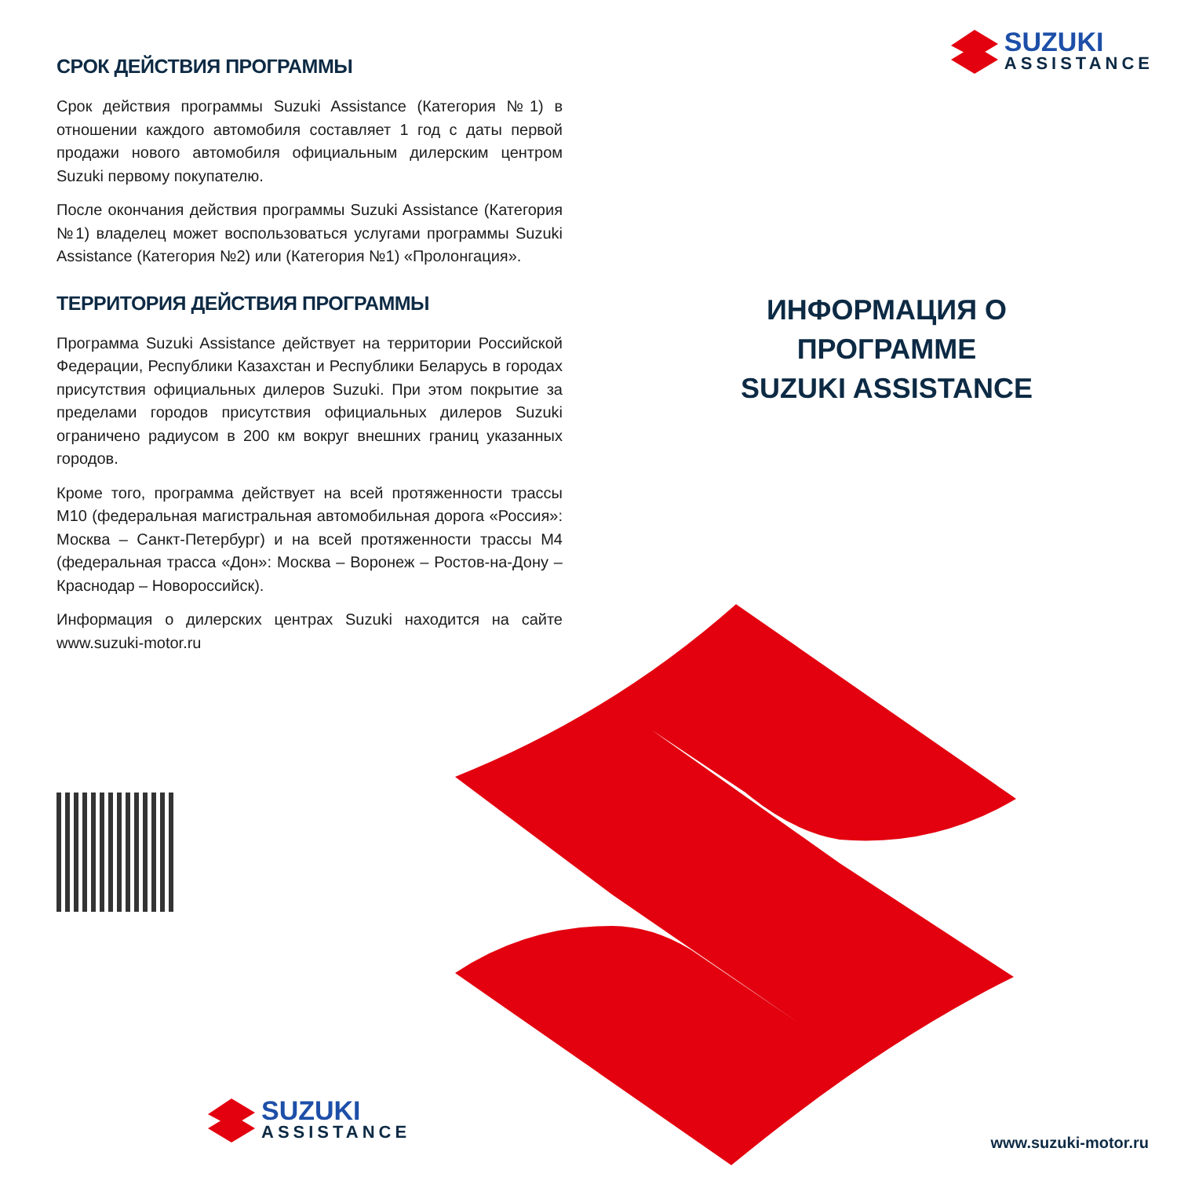SUZUKI
ASSISTANCE
СРОК ДЕЙСТВИЯ ПРОГРАММЫ
Срок действия программы Suzuki Assistance (Категория №1) в отношении каждого автомобиля составляет 1 год с даты первой продажи нового автомобиля официальным дилерским центром Suzuki первому покупателю.
После окончания действия программы Suzuki Assistance (Категория №1) владелец может воспользоваться услугами программы Suzuki Assistance (Категория №2) или (Категория №1) «Пролонгация».
ТЕРРИТОРИЯ ДЕЙСТВИЯ ПРОГРАММЫ
Программа Suzuki Assistance действует на территории Российской Федерации, Республики Казахстан и Республики Беларусь в городах присутствия официальных дилеров Suzuki. При этом покрытие за пределами городов присутствия официальных дилеров Suzuki ограничено радиусом в 200 км вокруг внешних границ указанных городов.
Кроме того, программа действует на всей протяженности трассы М10 (федеральная магистральная автомобильная дорога «Россия»: Москва – Санкт-Петербург) и на всей протяженности трассы М4 (федеральная трасса «Дон»: Москва – Воронеж – Ростов-на-Дону – Краснодар – Новороссийск).
Информация о дилерских центрах Suzuki находится на сайте www.suzuki-motor.ru
ИНФОРМАЦИЯ О ПРОГРАММЕ
SUZUKI ASSISTANCE
SUZUKI
ASSISTANCE
www.suzuki-motor.ru